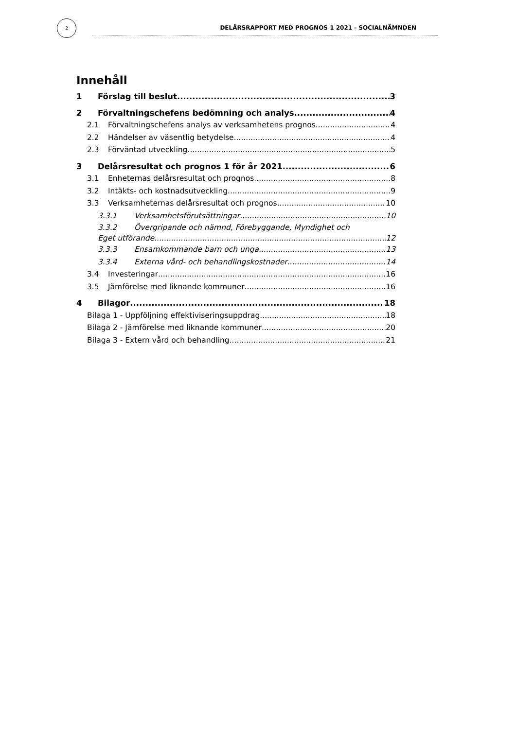2
DELÅRSRAPPORT MED PROGNOS 1 2021 - SOCIALNÄMNDEN
Innehåll
1 Förslag till beslut 3
2 Förvaltningschefens bedömning och analys 4
2.1 Förvaltningschefens analys av verksamhetens prognos 4
2.2 Händelser av väsentlig betydelse 4
2.3 Förväntad utveckling 5
3 Delårsresultat och prognos 1 för år 2021 6
3.1 Enheternas delårsresultat och prognos 8
3.2 Intäkts- och kostnadsutveckling 9
3.3 Verksamheternas delårsresultat och prognos 10
3.3.1 Verksamhetsförutsättningar 10
3.3.2 Övergripande och nämnd, Förebyggande, Myndighet och
Eget utförande 12
3.3.3 Ensamkommande barn och unga 13
3.3.4 Externa vård- och behandlingskostnader 14
3.4 Investeringar 16
3.5 Jämförelse med liknande kommuner 16
4 Bilagor 18
Bilaga 1 - Uppföljning effektiviseringsuppdrag 18
Bilaga 2 - Jämförelse med liknande kommuner 20
Bilaga 3 - Extern vård och behandling 21